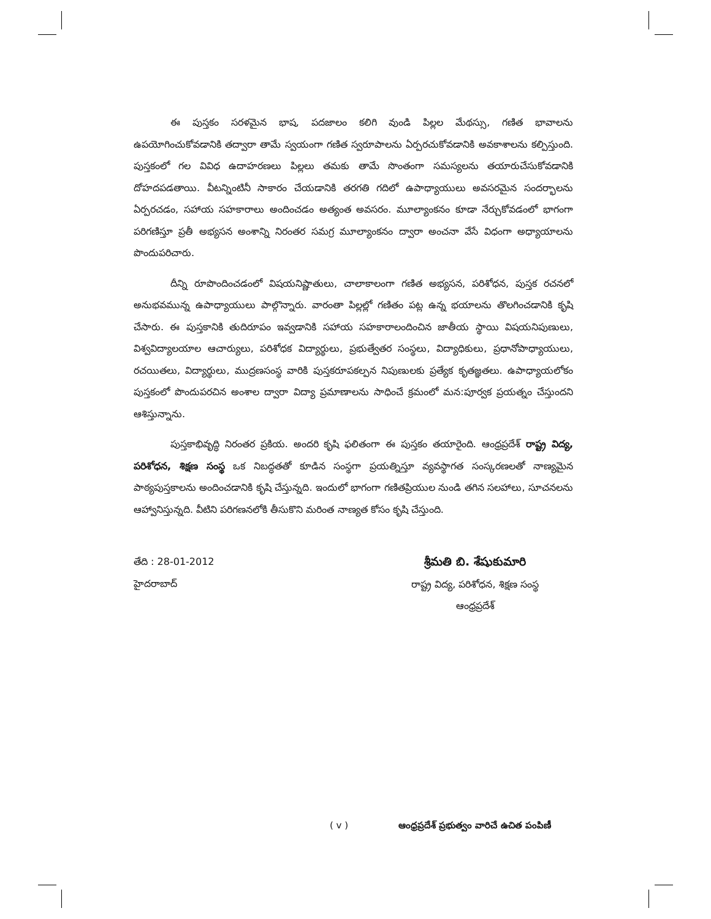ఈ పుస్తకం సరళమైన భాష, పదజాలం కలిగి వుండి పిల్లల మేథస్సు, గణిత భావాలను ఉపయోగించుకోవడానికి తద్వారా తామే స్వయంగా గణిత స్వరూపాలను ఏర్పరచుకోవడానికి అవకాశాలను కల్పిస్తుంది. పుస్తకంలో గల వివిధ ఉదాహరణలు పిల్లలు తమకు తామే సొంతంగా సమస్యలను తయారుచేసుకోవడానికి దోహదపడతాయి. వీటన్నింటినీ సాకారం చేయడానికి తరగతి గదిలో ఉపాధ్యాయులు అవసరమైన సందర్భాలను ఏర్పరచడం, సహాయ సహకారాలు అందించడం అత్యంత అవసరం. మూల్యాంకనం కూడా నేర్చుకోవడంలో భాగంగా పరిగణిస్తూ ప్రతీ అభ్యసన అంశాన్ని నిరంతర సమగ్ర మూల్యాంకనం ద్వారా అంచనా వేసే విధంగా అధ్యాయాలను పొందుపరిచారు.
దీన్ని రూపొందించడంలో విషయనిష్ణాతులు, చాలాకాలంగా గణిత అభ్యసన, పరిశోధన, పుస్తక రచనలో అనుభవమున్న ఉపాధ్యాయులు పాల్గొన్నారు. వారంతా పిల్లల్లో గణితం పట్ల ఉన్న భయాలను తొలగించడానికి కృషి చేసారు. ఈ పుస్తకానికి తుదిరూపం ఇవ్వడానికి సహాయ సహకారాలందించిన జాతీయ స్థాయి విషయనిపుణులు, విశ్వవిద్యాలయాల ఆచార్యులు, పరిశోధక విద్యార్థులు, ప్రభుత్వేతర సంస్థలు, విద్యాధికులు, ప్రధానోపాధ్యాయులు, రచయితలు, విద్యార్థులు, ముద్రణసంస్థ వారికి పుస్తకరూపకల్పన నిపుణులకు ప్రత్యేక కృతజ్ఞతలు. ఉపాధ్యాయలోకం పుస్తకంలో పొందుపరచిన అంశాల ద్వారా విద్యా ప్రమాణాలను సాధించే క్రమంలో మన:పూర్వక ప్రయత్నం చేస్తుందని ఆశిస్తున్నాను.
పుస్తకాభివృద్ధి నిరంతర ప్రకియ. అందరి కృషి ఫలితంగా ఈ పుస్తకం తయారైంది. ఆంధ్రప్రదేశ్ రాష్ట్ర విద్య, పరిశోధన, శిక్షణ సంస్థ ఒక నిబద్ధతతో కూడిన సంస్థగా ప్రయత్నిస్తూ వ్యవస్థాగత సంస్కరణలతో నాణ్యమైన పాఠ్యపుస్తకాలను అందించడానికి కృషి చేస్తున్నది. ఇందులో భాగంగా గణితప్రియుల నుండి తగిన సలహాలు, సూచనలను ఆహ్వానిస్తున్నది. వీటిని పరిగణనలోకి తీసుకొని మరింత నాణ్యత కోసం కృషి చేస్తుంది.
తేది : 28-01-2012
హైదరాబాద్
శ్రీమతి బి. శేషుకుమారి
రాష్ట్ర విద్య, పరిశోధన, శిక్షణ సంస్థ
ఆంధ్రప్రదేశ్
( v ) ఆంధ్రప్రదేశ్ ప్రభుత్వం వారిచే ఉచిత పంపిణీ